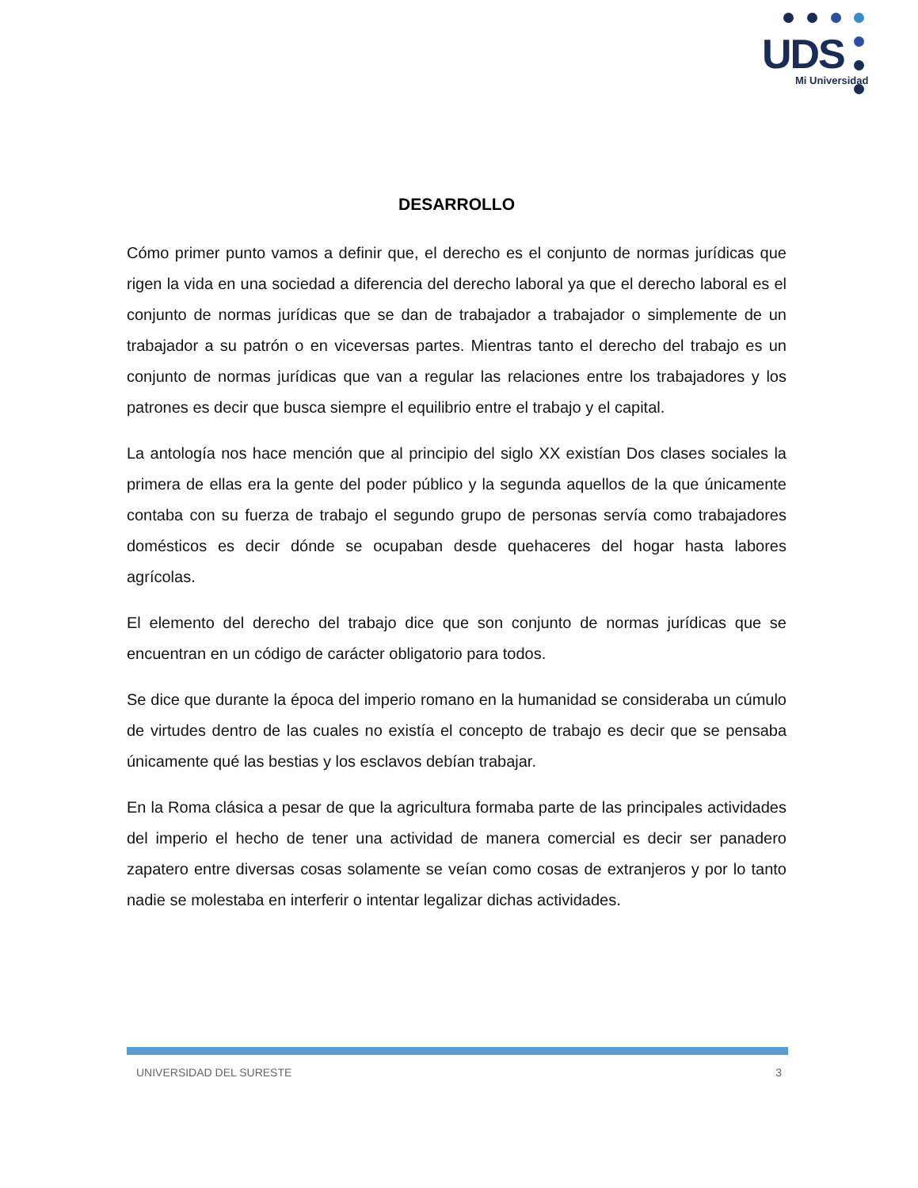UDS
Mi Universidad
DESARROLLO
Cómo primer punto vamos a definir que, el derecho es el conjunto de normas jurídicas que rigen la vida en una sociedad a diferencia del derecho laboral ya que el derecho laboral es el conjunto de normas jurídicas que se dan de trabajador a trabajador o simplemente de un trabajador a su patrón o en viceversas partes. Mientras tanto el derecho del trabajo es un conjunto de normas jurídicas que van a regular las relaciones entre los trabajadores y los patrones es decir que busca siempre el equilibrio entre el trabajo y el capital.
La antología nos hace mención que al principio del siglo XX existían Dos clases sociales la primera de ellas era la gente del poder público y la segunda aquellos de la que únicamente contaba con su fuerza de trabajo el segundo grupo de personas servía como trabajadores domésticos es decir dónde se ocupaban desde quehaceres del hogar hasta labores agrícolas.
El elemento del derecho del trabajo dice que son conjunto de normas jurídicas que se encuentran en un código de carácter obligatorio para todos.
Se dice que durante la época del imperio romano en la humanidad se consideraba un cúmulo de virtudes dentro de las cuales no existía el concepto de trabajo es decir que se pensaba únicamente qué las bestias y los esclavos debían trabajar.
En la Roma clásica a pesar de que la agricultura formaba parte de las principales actividades del imperio el hecho de tener una actividad de manera comercial es decir ser panadero zapatero entre diversas cosas solamente se veían como cosas de extranjeros y por lo tanto nadie se molestaba en interferir o intentar legalizar dichas actividades.
UNIVERSIDAD DEL SURESTE 3